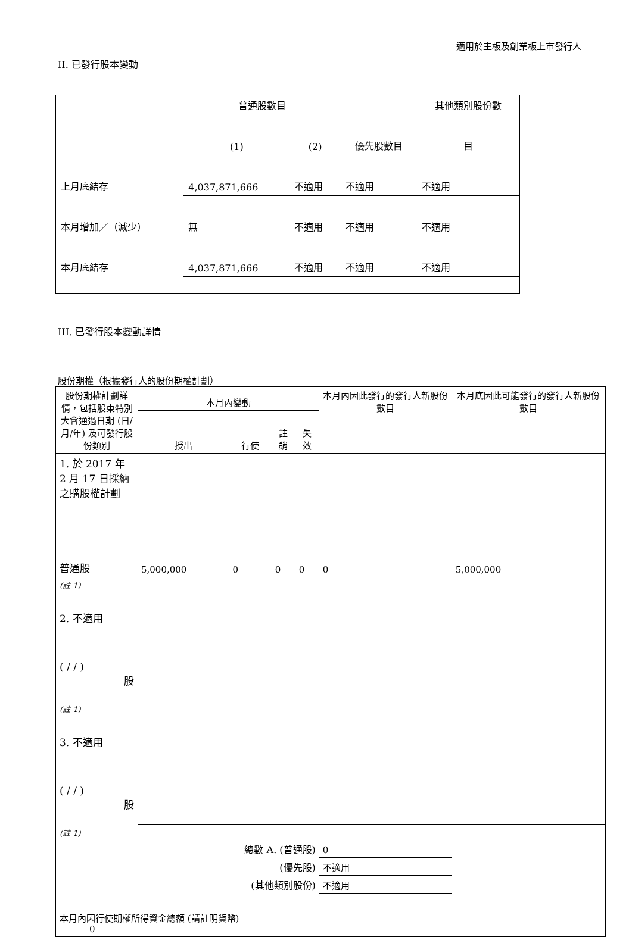適用於主板及創業板上市發行人
II. 已發行股本變動
| | 普通股數目 | | | 其他類別股份數 |
| | (1) | (2) | 優先股數目 | 目 |
| 上月底結存 | 4,037,871,666 | 不適用 | 不適用 | 不適用 |
| 本月增加／（減少） | 無 | 不適用 | 不適用 | 不適用 |
| 本月底結存 | 4,037,871,666 | 不適用 | 不適用 | 不適用 |
III. 已發行股本變動詳情
股份期權（根據發行人的股份期權計劃）
| 股份期權計劃詳情，包括股東特別大會通過日期 (日/月/年) 及可發行股份類別 | 本月內變動 | | | | 本月內因此發行的發行人新股份數目 | 本月底因此可能發行的發行人新股份數目 |
| | 授出 | 行使 | 註銷 | 失效 | | |
| 1. 於 2017 年 2 月 17 日採納之購股權計劃 | | | | | | |
| 普通股 | 5,000,000 | 0 | 0 | 0 | 0 | 5,000,000 |
| (註 1) | | | | | | |
| 2. 不適用 ( / / ) 股 | | | | | | |
| (註 1) | | | | | | |
| 3. 不適用 ( / / ) 股 | | | | | | |
| (註 1) | | | | | | |
| 總數 A. (普通股) | | | | | 0 | |
| (優先股) | | | | | 不適用 | |
| (其他類別股份) | | | | | 不適用 | |
| 本月內因行使期權所得資金總額 (請註明貨幣) 0 | | | | | | |